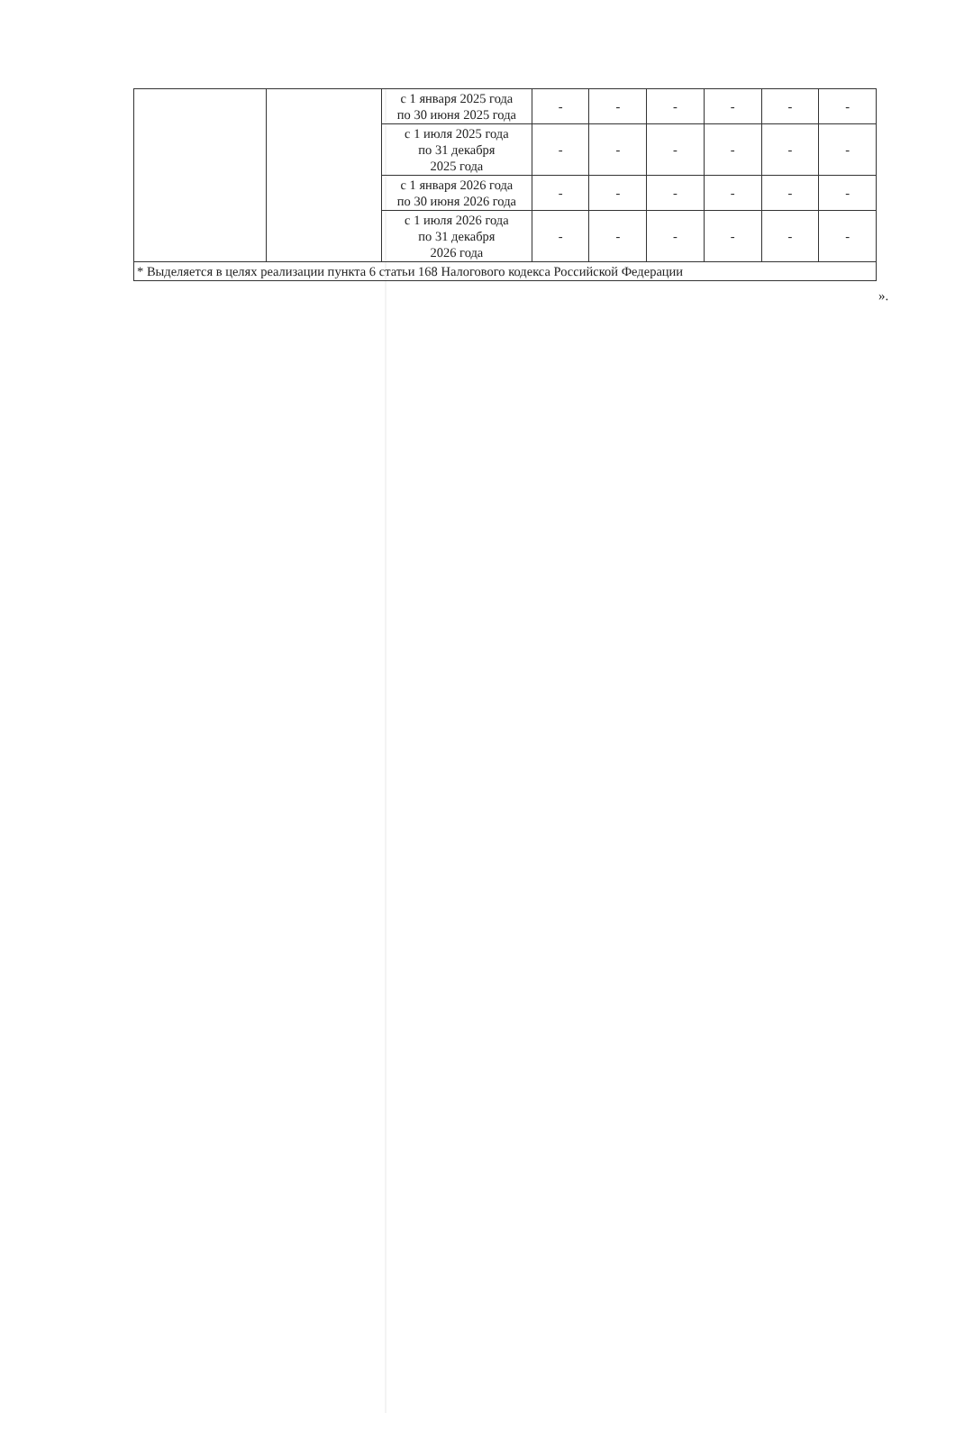| | | с 1 января 2025 года по 30 июня 2025 года | - | - | - | - | - | - |
| | | с 1 июля 2025 года по 31 декабря 2025 года | - | - | - | - | - | - |
| | | с 1 января 2026 года по 30 июня 2026 года | - | - | - | - | - | - |
| | | с 1 июля 2026 года по 31 декабря 2026 года | - | - | - | - | - | - |
| * Выделяется в целях реализации пункта 6 статьи 168 Налогового кодекса Российской Федерации | | | | | | | | |
».